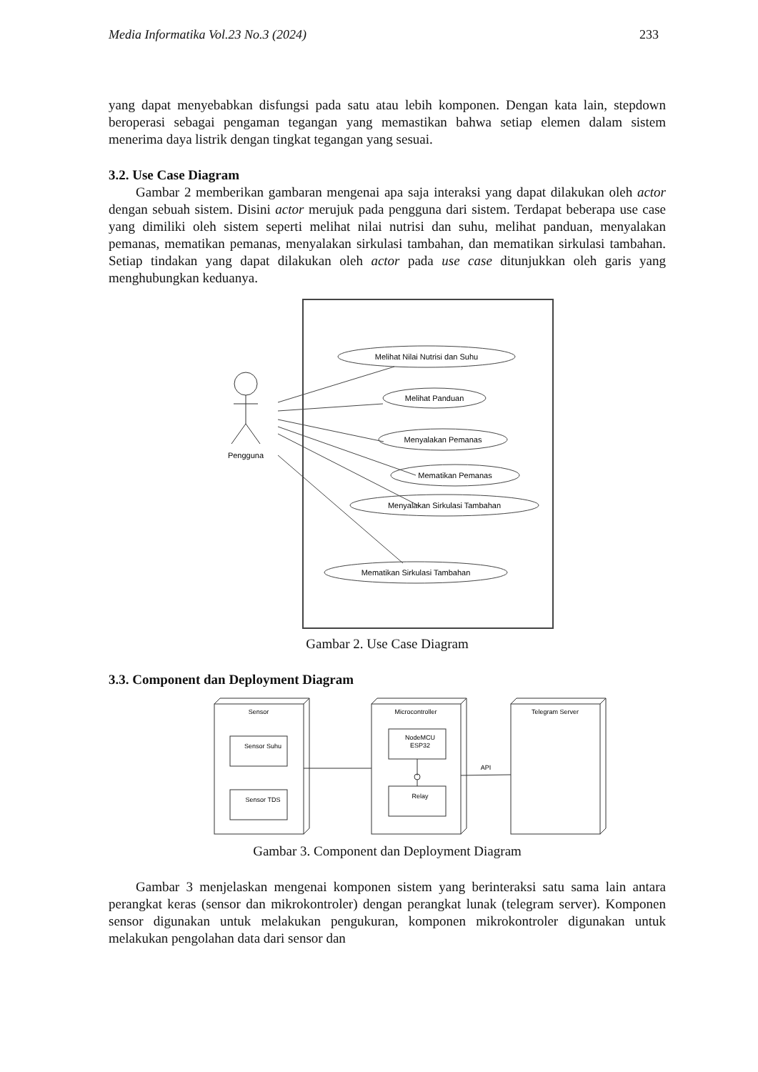Media Informatika Vol.23 No.3 (2024) 233
yang dapat menyebabkan disfungsi pada satu atau lebih komponen. Dengan kata lain, stepdown beroperasi sebagai pengaman tegangan yang memastikan bahwa setiap elemen dalam sistem menerima daya listrik dengan tingkat tegangan yang sesuai.
3.2. Use Case Diagram
Gambar 2 memberikan gambaran mengenai apa saja interaksi yang dapat dilakukan oleh actor dengan sebuah sistem. Disini actor merujuk pada pengguna dari sistem. Terdapat beberapa use case yang dimiliki oleh sistem seperti melihat nilai nutrisi dan suhu, melihat panduan, menyalakan pemanas, mematikan pemanas, menyalakan sirkulasi tambahan, dan mematikan sirkulasi tambahan. Setiap tindakan yang dapat dilakukan oleh actor pada use case ditunjukkan oleh garis yang menghubungkan keduanya.
Pengguna
Melihat Nilai Nutrisi dan Suhu
Melihat Panduan
Menyalakan Pemanas
Mematikan Pemanas
Menyalakan Sirkulasi Tambahan
Mematikan Sirkulasi Tambahan
Gambar 2. Use Case Diagram
3.3. Component dan Deployment Diagram
Sensor
Microcontroller
Telegram Server
Sensor Suhu
Sensor TDS
NodeMCU
ESP32
Relay
API
Gambar 3. Component dan Deployment Diagram
Gambar 3 menjelaskan mengenai komponen sistem yang berinteraksi satu sama lain antara perangkat keras (sensor dan mikrokontroler) dengan perangkat lunak (telegram server). Komponen sensor digunakan untuk melakukan pengukuran, komponen mikrokontroler digunakan untuk melakukan pengolahan data dari sensor dan